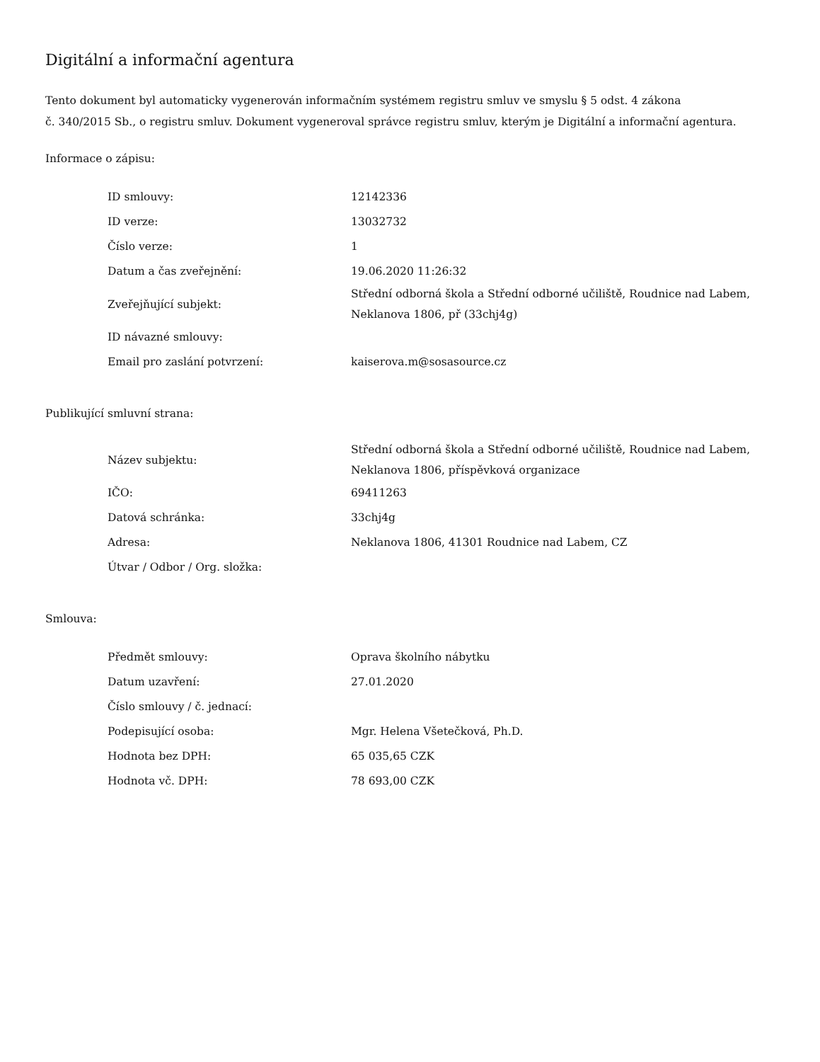Digitální a informační agentura
Tento dokument byl automaticky vygenerován informačním systémem registru smluv ve smyslu § 5 odst. 4 zákona
č. 340/2015 Sb., o registru smluv. Dokument vygeneroval správce registru smluv, kterým je Digitální a informační agentura.
Informace o zápisu:
| ID smlouvy: | 12142336 |
| ID verze: | 13032732 |
| Číslo verze: | 1 |
| Datum a čas zveřejnění: | 19.06.2020 11:26:32 |
| Zveřejňující subjekt: | Střední odborná škola a Střední odborné učiliště, Roudnice nad Labem, Neklanova 1806, př (33chj4g) |
| ID návazné smlouvy: | |
| Email pro zaslání potvrzení: | kaiserova.m@sosasource.cz |
Publikující smluvní strana:
| Název subjektu: | Střední odborná škola a Střední odborné učiliště, Roudnice nad Labem, Neklanova 1806, příspěvková organizace |
| IČO: | 69411263 |
| Datová schránka: | 33chj4g |
| Adresa: | Neklanova 1806, 41301 Roudnice nad Labem, CZ |
| Útvar / Odbor / Org. složka: | |
Smlouva:
| Předmět smlouvy: | Oprava školního nábytku |
| Datum uzavření: | 27.01.2020 |
| Číslo smlouvy / č. jednací: | |
| Podepisující osoba: | Mgr. Helena Všetečková, Ph.D. |
| Hodnota bez DPH: | 65 035,65 CZK |
| Hodnota vč. DPH: | 78 693,00 CZK |